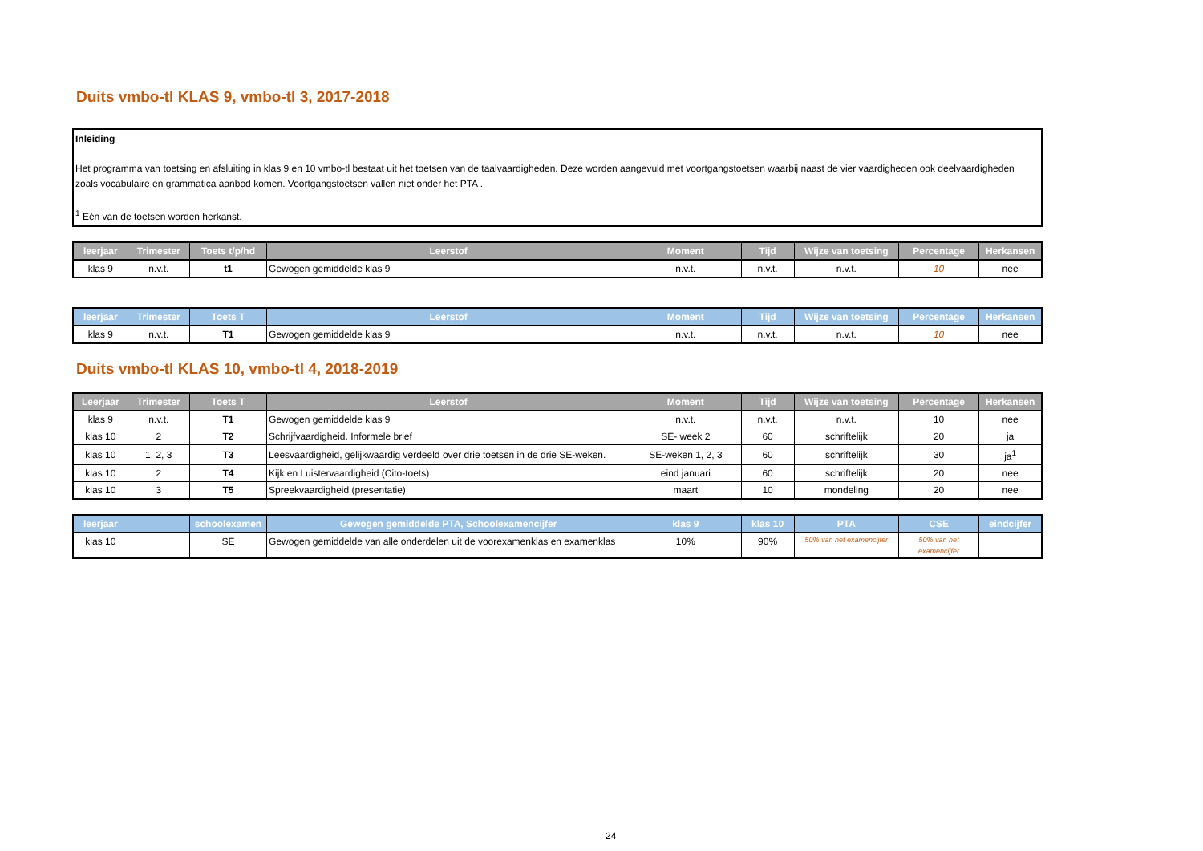Duits vmbo-tl KLAS 9, vmbo-tl 3, 2017-2018
Inleiding
Het programma van toetsing en afsluiting in klas 9 en 10 vmbo-tl bestaat uit het toetsen van de taalvaardigheden. Deze worden aangevuld met voortgangstoetsen waarbij naast de vier vaardigheden ook deelvaardigheden zoals vocabulaire en grammatica aanbod komen. Voortgangstoetsen vallen niet onder het PTA .
<sup>1</sup> Eén van de toetsen worden herkanst.
| leerjaar | Trimester | Toets t/p/hd | Leerstof | Moment | Tijd | Wijze van toetsing | Percentage | Herkansen |
| --- | --- | --- | --- | --- | --- | --- | --- | --- |
| klas 9 | n.v.t. | t1 | Gewogen gemiddelde klas 9 | n.v.t. | n.v.t. | n.v.t. | 10 | nee |
| leerjaar | Trimester | Toets T | Leerstof | Moment | Tijd | Wijze van toetsing | Percentage | Herkansen |
| --- | --- | --- | --- | --- | --- | --- | --- | --- |
| klas 9 | n.v.t. | T1 | Gewogen gemiddelde klas 9 | n.v.t. | n.v.t. | n.v.t. | 10 | nee |
Duits vmbo-tl KLAS 10, vmbo-tl 4, 2018-2019
| Leerjaar | Trimester | Toets T | Leerstof | Moment | Tijd | Wijze van toetsing | Percentage | Herkansen |
| --- | --- | --- | --- | --- | --- | --- | --- | --- |
| klas 9 | n.v.t. | T1 | Gewogen gemiddelde klas 9 | n.v.t. | n.v.t. | n.v.t. | 10 | nee |
| klas 10 | 2 | T2 | Schrijfvaardigheid. Informele brief | SE- week 2 | 60 | schriftelijk | 20 | ja |
| klas 10 | 1, 2, 3 | T3 | Leesvaardigheid, gelijkwaardig verdeeld over drie toetsen in de drie SE-weken. | SE-weken 1, 2, 3 | 60 | schriftelijk | 30 | ja<sup>1</sup> |
| klas 10 | 2 | T4 | Kijk en Luistervaardigheid (Cito-toets) | eind januari | 60 | schriftelijk | 20 | nee |
| klas 10 | 3 | T5 | Spreekvaardigheid (presentatie) | maart | 10 | mondeling | 20 | nee |
| leerjaar | | schoolexamen | Gewogen gemiddelde PTA, Schoolexamencijfer | klas 9 | klas 10 | PTA | CSE | eindcijfer |
| --- | --- | --- | --- | --- | --- | --- | --- | --- |
| klas 10 | | SE | Gewogen gemiddelde van alle onderdelen uit de voorexamenklas en examenklas | 10% | 90% | 50% van het examencijfer | 50% van het examencijfer | |
24